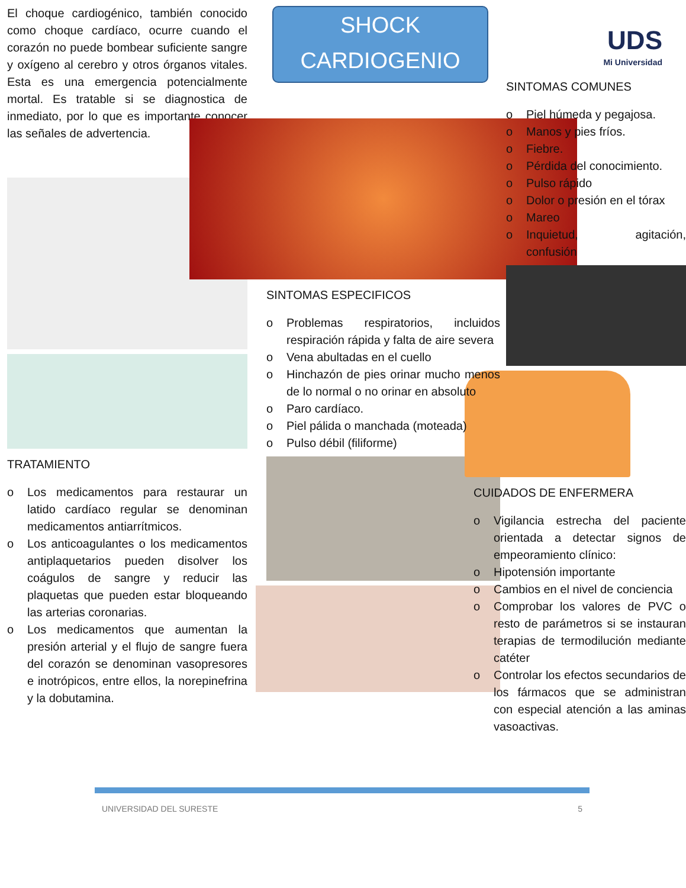El choque cardiogénico, también conocido como choque cardíaco, ocurre cuando el corazón no puede bombear suficiente sangre y oxígeno al cerebro y otros órganos vitales. Esta es una emergencia potencialmente mortal. Es tratable si se diagnostica de inmediato, por lo que es importante conocer las señales de advertencia.
TRATAMIENTO
o Los medicamentos para restaurar un latido cardíaco regular se denominan medicamentos antiarrítmicos.
o Los anticoagulantes o los medicamentos antiplaquetarios pueden disolver los coágulos de sangre y reducir las plaquetas que pueden estar bloqueando las arterias coronarias.
o Los medicamentos que aumentan la presión arterial y el flujo de sangre fuera del corazón se denominan vasopresores e inotrópicos, entre ellos, la norepinefrina y la dobutamina.
SHOCK
CARDIOGENIO
SINTOMAS ESPECIFICOS
o Problemas respiratorios, incluidos respiración rápida y falta de aire severa
o Vena abultadas en el cuello
o Hinchazón de pies orinar mucho menos de lo normal o no orinar en absoluto
o Paro cardíaco.
o Piel pálida o manchada (moteada)
o Pulso débil (filiforme)
UDS
Mi Universidad
SINTOMAS COMUNES
o Piel húmeda y pegajosa.
o Manos y pies fríos.
o Fiebre.
o Pérdida del conocimiento.
o Pulso rápido
o Dolor o presión en el tórax
o Mareo
o Inquietud, agitación, confusión
CUIDADOS DE ENFERMERA
o Vigilancia estrecha del paciente orientada a detectar signos de empeoramiento clínico:
o Hipotensión importante
o Cambios en el nivel de conciencia
o Comprobar los valores de PVC o resto de parámetros si se instauran terapias de termodilución mediante catéter
o Controlar los efectos secundarios de los fármacos que se administran con especial atención a las aminas vasoactivas.
UNIVERSIDAD DEL SURESTE 5